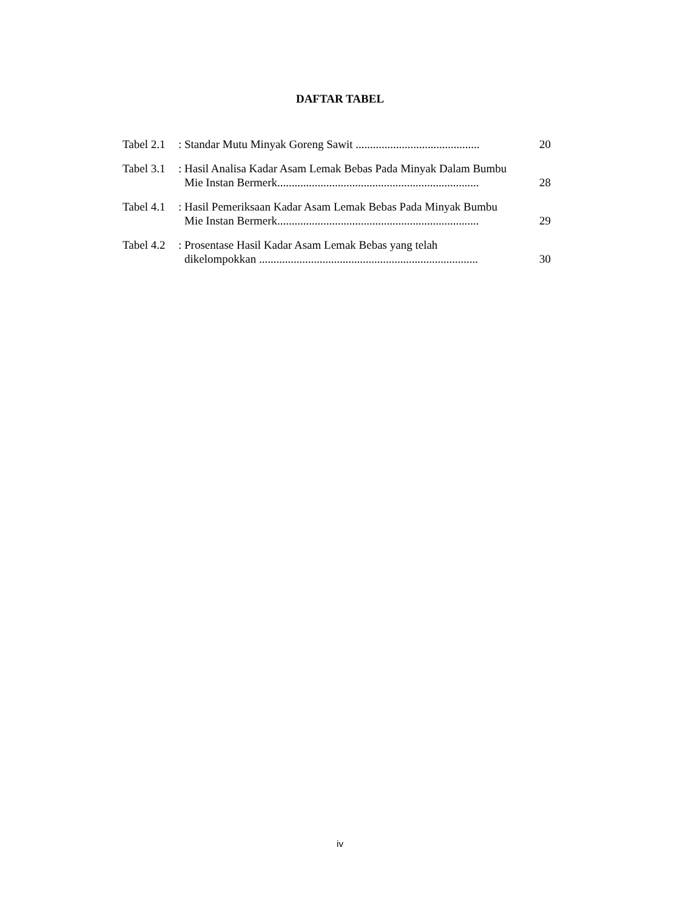DAFTAR TABEL
Tabel 2.1 :
Standar Mutu Minyak Goreng Sawit ........................................... 20
Tabel 3.1 :
Hasil Analisa Kadar Asam Lemak Bebas Pada Minyak Dalam Bumbu
Mie Instan Bermerk...................................................................... 28
Tabel 4.1 :
Hasil Pemeriksaan Kadar Asam Lemak Bebas Pada Minyak Bumbu
Mie Instan Bermerk...................................................................... 29
Tabel 4.2 :
Prosentase Hasil Kadar Asam Lemak Bebas yang telah
dikelompokkan ............................................................................ 30
iv